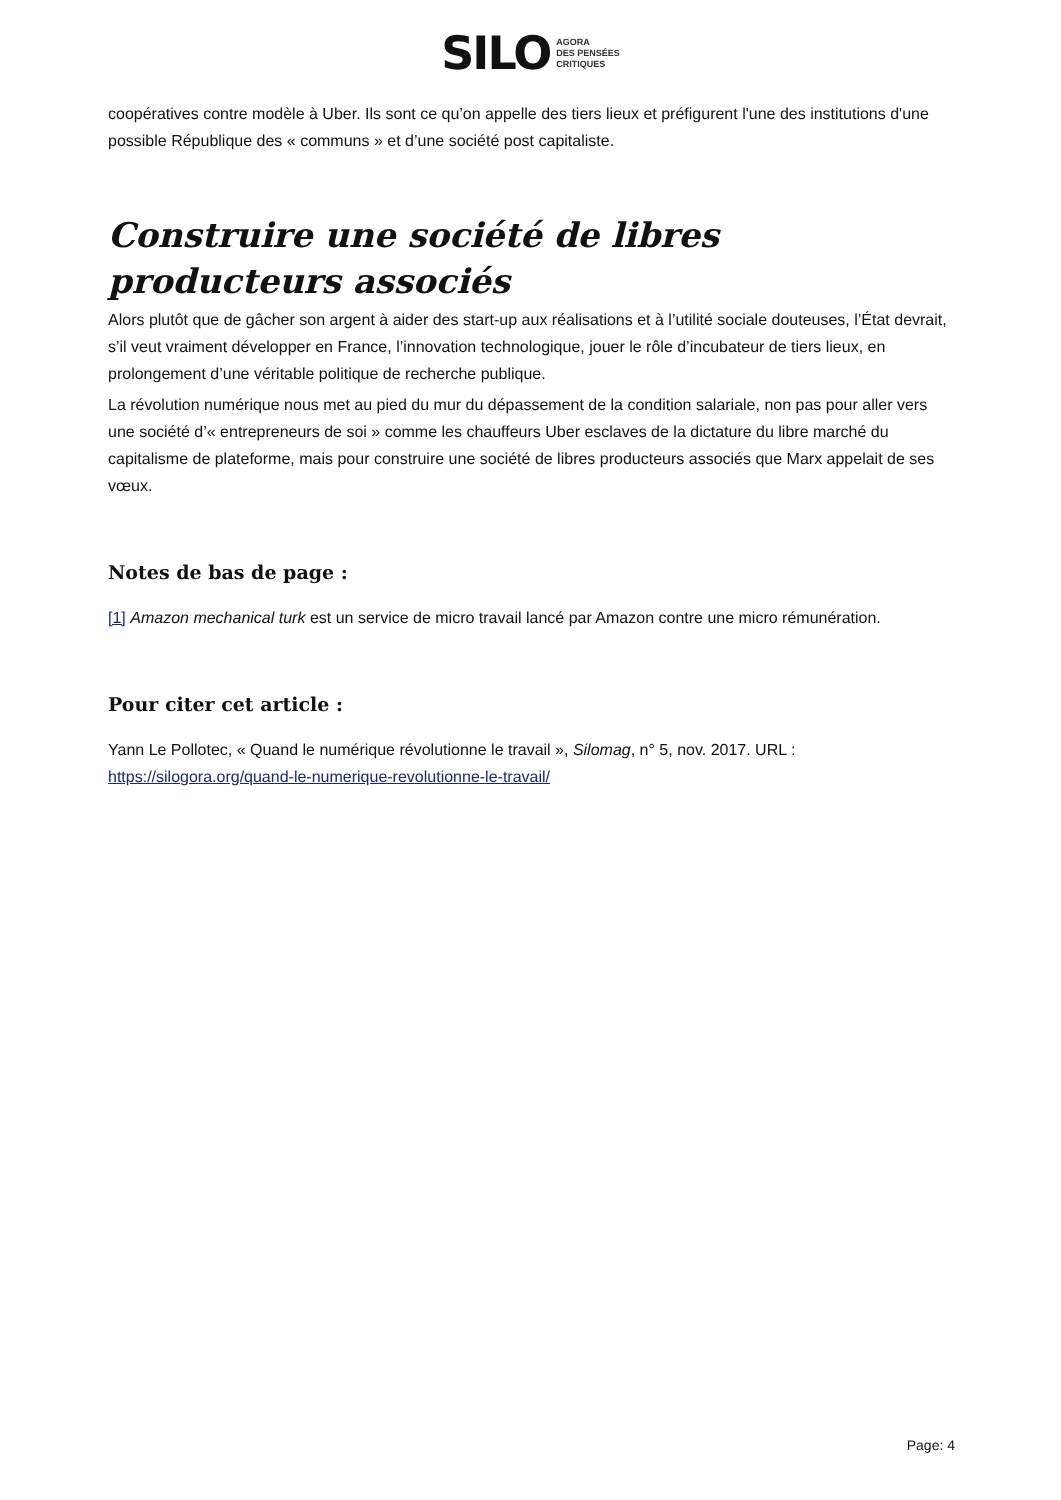SILO AGORA
DES PENSÉES
CRITIQUES
coopératives contre modèle à Uber. Ils sont ce qu’on appelle des tiers lieux et préfigurent l'une des institutions d'une possible République des « communs » et d’une société post capitaliste.
Construire une société de libres producteurs associés
Alors plutôt que de gâcher son argent à aider des start-up aux réalisations et à l’utilité sociale douteuses, l’État devrait, s’il veut vraiment développer en France, l’innovation technologique, jouer le rôle d’incubateur de tiers lieux, en prolongement d’une véritable politique de recherche publique.
La révolution numérique nous met au pied du mur du dépassement de la condition salariale, non pas pour aller vers une société d’« entrepreneurs de soi » comme les chauffeurs Uber esclaves de la dictature du libre marché du capitalisme de plateforme, mais pour construire une société de libres producteurs associés que Marx appelait de ses vœux.
Notes de bas de page :
[1] Amazon mechanical turk est un service de micro travail lancé par Amazon contre une micro rémunération.
Pour citer cet article :
Yann Le Pollotec, « Quand le numérique révolutionne le travail », Silomag, n° 5, nov. 2017. URL : https://silogora.org/quand-le-numerique-revolutionne-le-travail/
Page: 4